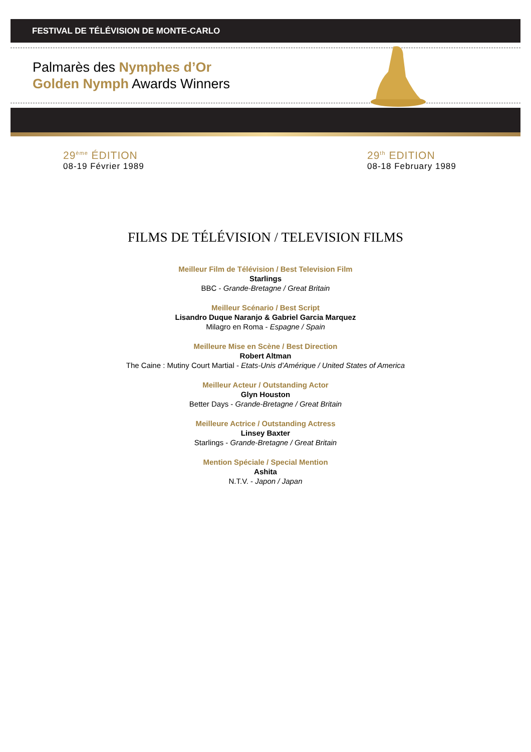FESTIVAL DE TÉLÉVISION DE MONTE-CARLO
Palmarès des Nymphes d’Or
Golden Nymph Awards Winners
29<sup>ème</sup> ÉDITION
08-19 Février 1989
29<sup>th</sup> EDITION
08-18 February 1989
FILMS DE TÉLÉVISION / TELEVISION FILMS
Meilleur Film de Télévision / Best Television Film
Starlings
BBC - Grande-Bretagne / Great Britain
Meilleur Scénario / Best Script
Lisandro Duque Naranjo & Gabriel Garcia Marquez
Milagro en Roma - Espagne / Spain
Meilleure Mise en Scène / Best Direction
Robert Altman
The Caine : Mutiny Court Martial - Etats-Unis d’Amérique / United States of America
Meilleur Acteur / Outstanding Actor
Glyn Houston
Better Days - Grande-Bretagne / Great Britain
Meilleure Actrice / Outstanding Actress
Linsey Baxter
Starlings - Grande-Bretagne / Great Britain
Mention Spéciale / Special Mention
Ashita
N.T.V. - Japon / Japan